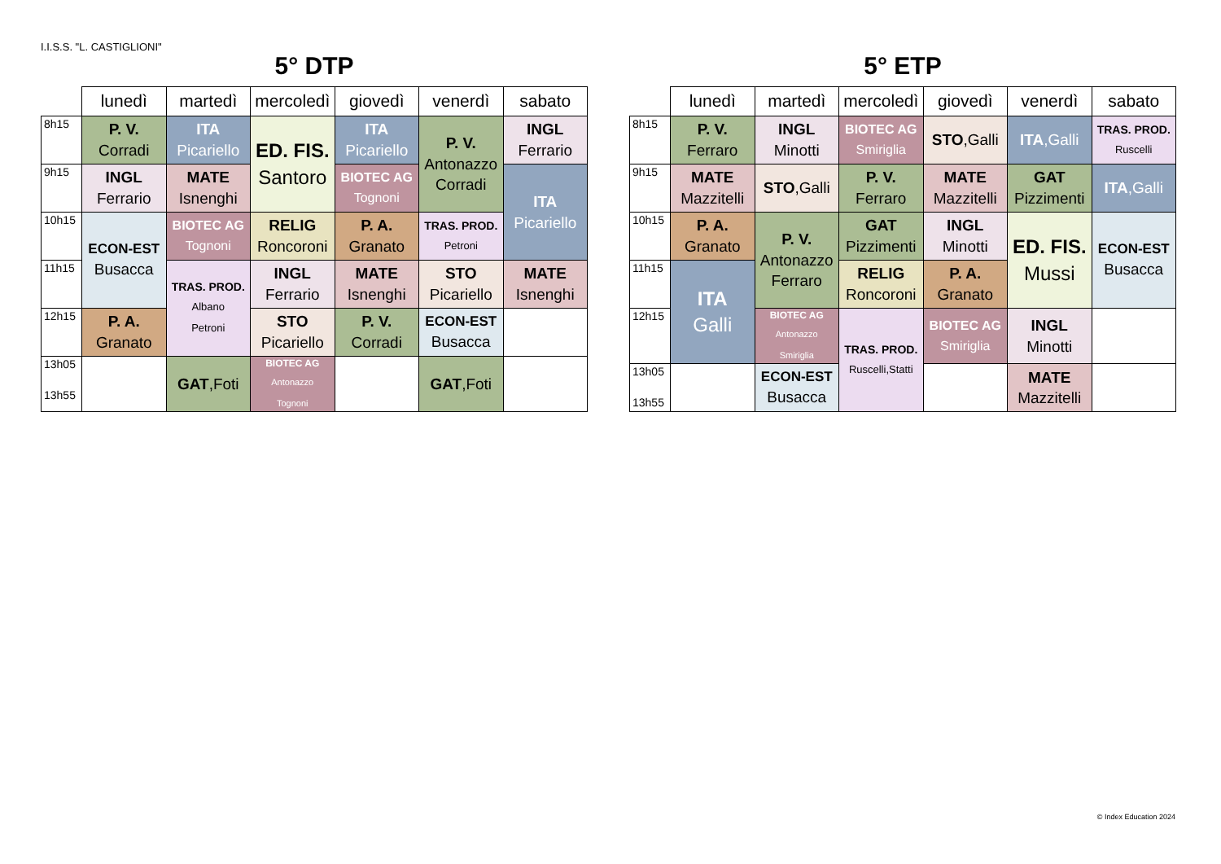I.I.S.S. "L. CASTIGLIONI"
5° DTP
| | lunedì | martedì | mercoledì | giovedì | venerdì | sabato |
| --- | --- | --- | --- | --- | --- | --- |
| 8h15 | P. V. Corradi | ITA Picariello | ED. FIS. Santoro | ITA Picariello | P. V. Antonazzo Corradi | INGL Ferrario |
| 9h15 | INGL Ferrario | MATE Isnenghi | | BIOTEC AG Tognoni | | ITA Picariello |
| 10h15 | ECON-EST Busacca | BIOTEC AG Tognoni | RELIG Roncoroni | P. A. Granato | TRAS. PROD. Petroni | |
| 11h15 | | TRAS. PROD. Albano Petroni | INGL Ferrario | MATE Isnenghi | STO Picariello | MATE Isnenghi |
| 12h15 | P. A. Granato | | STO Picariello | P. V. Corradi | ECON-EST Busacca | |
| 13h05 13h55 | | GAT ,Foti | BIOTEC AG Antonazzo Tognoni | | GAT ,Foti | |
5° ETP
| | lunedì | martedì | mercoledì | giovedì | venerdì | sabato |
| --- | --- | --- | --- | --- | --- | --- |
| 8h15 | P. V. Ferraro | INGL Minotti | BIOTEC AG Smiriglia | STO ,Galli | ITA ,Galli | TRAS. PROD. Ruscelli |
| 9h15 | MATE Mazzitelli | STO ,Galli | P. V. Ferraro | MATE Mazzitelli | GAT Pizzimenti | ITA ,Galli |
| 10h15 | P. A. Granato | P. V. Antonazzo Ferraro | GAT Pizzimenti | INGL Minotti | ED. FIS. Mussi | ECON-EST Busacca |
| 11h15 | ITA Galli | | RELIG Roncoroni | P. A. Granato | | |
| 12h15 | | BIOTEC AG Antonazzo Smiriglia | TRAS. PROD. Ruscelli,Statti | BIOTEC AG Smiriglia | INGL Minotti | |
| 13h05 13h55 | | ECON-EST Busacca | | | MATE Mazzitelli | |
© Index Education 2024